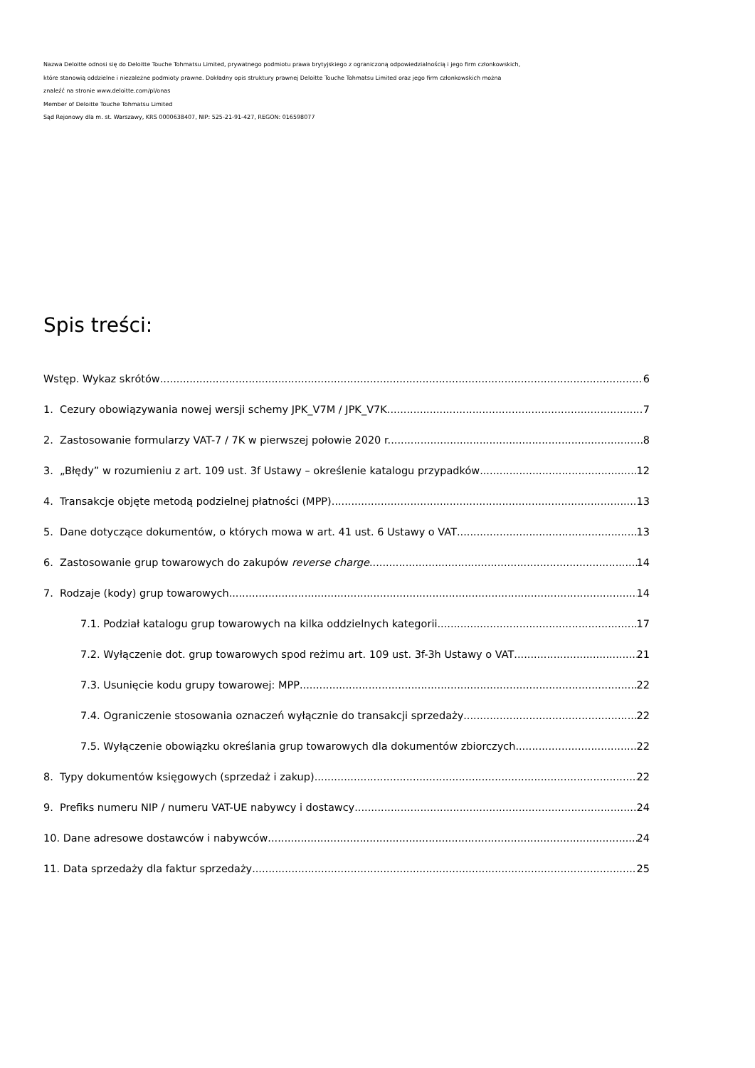Nazwa Deloitte odnosi się do Deloitte Touche Tohmatsu Limited, prywatnego podmiotu prawa brytyjskiego z ograniczoną odpowiedzialnością i jego firm członkowskich,
które stanowią oddzielne i niezależne podmioty prawne. Dokładny opis struktury prawnej Deloitte Touche Tohmatsu Limited oraz jego firm członkowskich można
znaleźć na stronie www.deloitte.com/pl/onas
Member of Deloitte Touche Tohmatsu Limited
Sąd Rejonowy dla m. st. Warszawy, KRS 0000638407, NIP: 525-21-91-427, REGON: 016598077
Spis treści:
Wstęp. Wykaz skrótów 6
1. Cezury obowiązywania nowej wersji schemy JPK_V7M / JPK_V7K 7
2. Zastosowanie formularzy VAT-7 / 7K w pierwszej połowie 2020 r. 8
3. „Błędy” w rozumieniu z art. 109 ust. 3f Ustawy – określenie katalogu przypadków 12
4. Transakcje objęte metodą podzielnej płatności (MPP) 13
5. Dane dotyczące dokumentów, o których mowa w art. 41 ust. 6 Ustawy o VAT 13
6. Zastosowanie grup towarowych do zakupów reverse charge 14
7. Rodzaje (kody) grup towarowych 14
7.1. Podział katalogu grup towarowych na kilka oddzielnych kategorii 17
7.2. Wyłączenie dot. grup towarowych spod reżimu art. 109 ust. 3f-3h Ustawy o VAT 21
7.3. Usunięcie kodu grupy towarowej: MPP 22
7.4. Ograniczenie stosowania oznaczeń wyłącznie do transakcji sprzedaży 22
7.5. Wyłączenie obowiązku określania grup towarowych dla dokumentów zbiorczych 22
8. Typy dokumentów księgowych (sprzedaż i zakup) 22
9. Prefiks numeru NIP / numeru VAT-UE nabywcy i dostawcy 24
10. Dane adresowe dostawców i nabywców 24
11. Data sprzedaży dla faktur sprzedaży 25